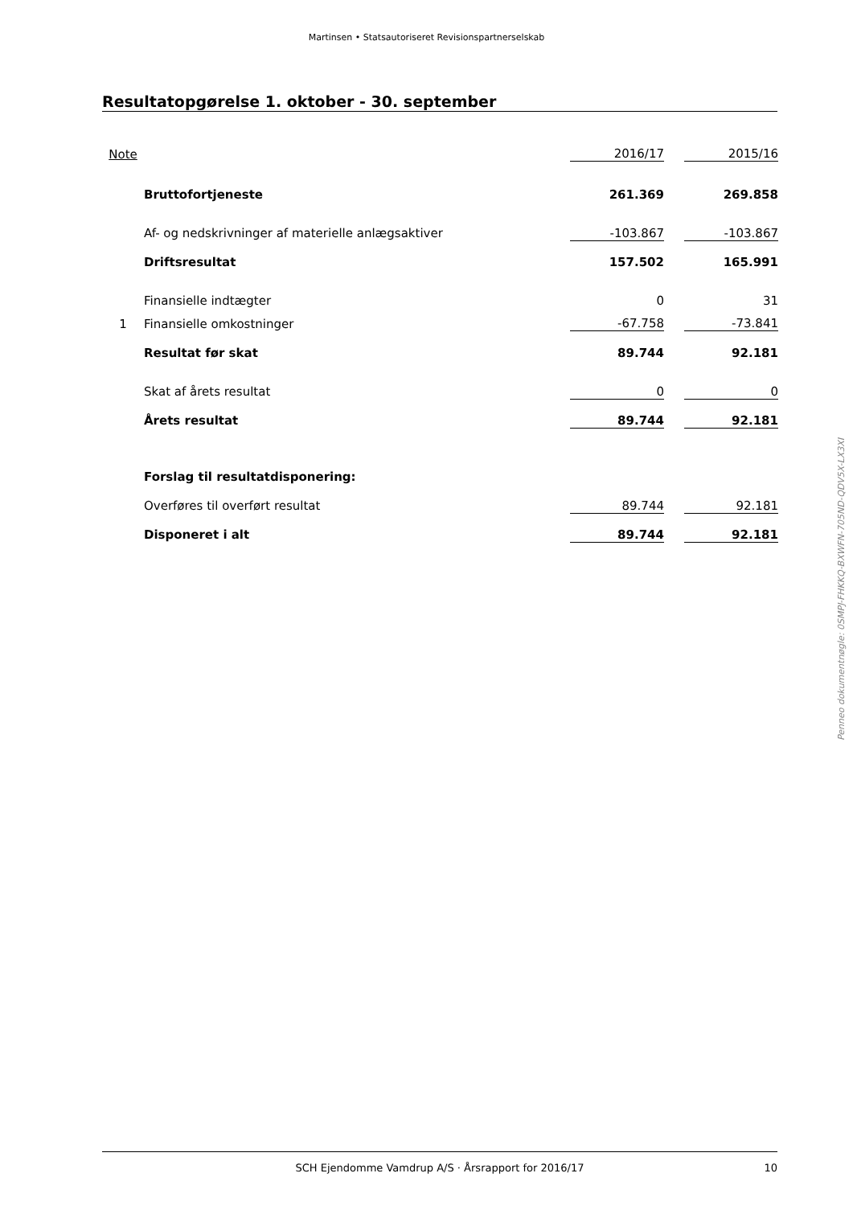Martinsen • Statsautoriseret Revisionspartnerselskab
Resultatopgørelse 1. oktober - 30. september
| Note | | 2016/17 | | 2015/16 |
| | Bruttofortjeneste | 261.369 | | 269.858 |
| | Af- og nedskrivninger af materielle anlægsaktiver | -103.867 | | -103.867 |
| | Driftsresultat | 157.502 | | 165.991 |
| | Finansielle indtægter | 0 | | 31 |
| 1 | Finansielle omkostninger | -67.758 | | -73.841 |
| | Resultat før skat | 89.744 | | 92.181 |
| | Skat af årets resultat | 0 | | 0 |
| | Årets resultat | 89.744 | | 92.181 |
| | Forslag til resultatdisponering: | | | |
| | Overføres til overført resultat | 89.744 | | 92.181 |
| | Disponeret i alt | 89.744 | | 92.181 |
Penneo dokumentnøgle: 0SMPJ-FHKKQ-BXWFN-705ND-QDV5X-LX3XI
SCH Ejendomme Vamdrup A/S · Årsrapport for 2016/17 10